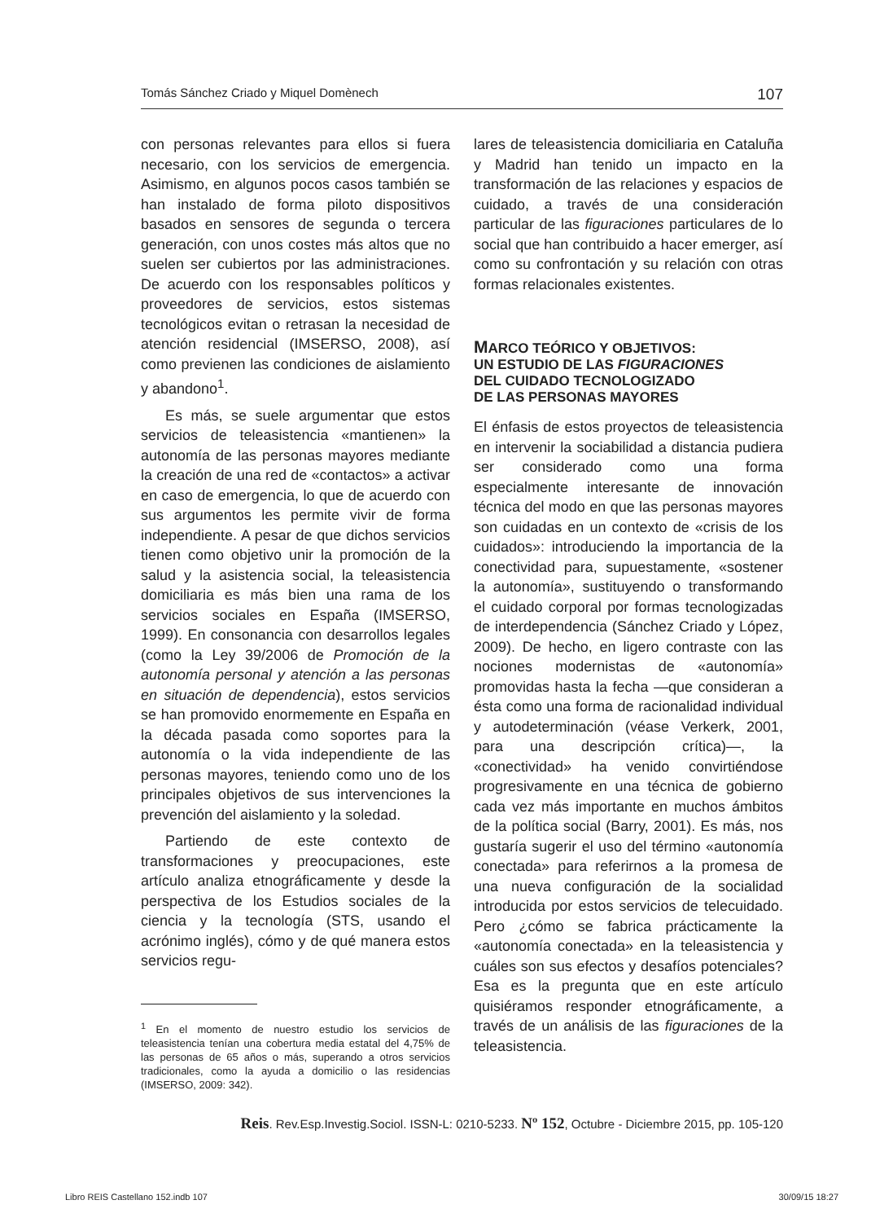Tomás Sánchez Criado y Miquel Domènech 107
con personas relevantes para ellos si fuera necesario, con los servicios de emergencia. Asimismo, en algunos pocos casos también se han instalado de forma piloto dispositivos basados en sensores de segunda o tercera generación, con unos costes más altos que no suelen ser cubiertos por las administraciones. De acuerdo con los responsables políticos y proveedores de servicios, estos sistemas tecnológicos evitan o retrasan la necesidad de atención residencial (IMSERSO, 2008), así como previenen las condiciones de aislamiento y abandono<sup>1</sup>.
Es más, se suele argumentar que estos servicios de teleasistencia «mantienen» la autonomía de las personas mayores mediante la creación de una red de «contactos» a activar en caso de emergencia, lo que de acuerdo con sus argumentos les permite vivir de forma independiente. A pesar de que dichos servicios tienen como objetivo unir la promoción de la salud y la asistencia social, la teleasistencia domiciliaria es más bien una rama de los servicios sociales en España (IMSERSO, 1999). En consonancia con desarrollos legales (como la Ley 39/2006 de Promoción de la autonomía personal y atención a las personas en situación de dependencia), estos servicios se han promovido enormemente en España en la década pasada como soportes para la autonomía o la vida independiente de las personas mayores, teniendo como uno de los principales objetivos de sus intervenciones la prevención del aislamiento y la soledad.
Partiendo de este contexto de transformaciones y preocupaciones, este artículo analiza etnográficamente y desde la perspectiva de los Estudios sociales de la ciencia y la tecnología (STS, usando el acrónimo inglés), cómo y de qué manera estos servicios regu-
<sup>1</sup> En el momento de nuestro estudio los servicios de teleasistencia tenían una cobertura media estatal del 4,75% de las personas de 65 años o más, superando a otros servicios tradicionales, como la ayuda a domicilio o las residencias (IMSERSO, 2009: 342).
lares de teleasistencia domiciliaria en Cataluña y Madrid han tenido un impacto en la transformación de las relaciones y espacios de cuidado, a través de una consideración particular de las figuraciones particulares de lo social que han contribuido a hacer emerger, así como su confrontación y su relación con otras formas relacionales existentes.
MARCO TEÓRICO Y OBJETIVOS:
UN ESTUDIO DE LAS FIGURACIONES
DEL CUIDADO TECNOLOGIZADO
DE LAS PERSONAS MAYORES
El énfasis de estos proyectos de teleasistencia en intervenir la sociabilidad a distancia pudiera ser considerado como una forma especialmente interesante de innovación técnica del modo en que las personas mayores son cuidadas en un contexto de «crisis de los cuidados»: introduciendo la importancia de la conectividad para, supuestamente, «sostener la autonomía», sustituyendo o transformando el cuidado corporal por formas tecnologizadas de interdependencia (Sánchez Criado y López, 2009). De hecho, en ligero contraste con las nociones modernistas de «autonomía» promovidas hasta la fecha —que consideran a ésta como una forma de racionalidad individual y autodeterminación (véase Verkerk, 2001, para una descripción crítica)—, la «conectividad» ha venido convirtiéndose progresivamente en una técnica de gobierno cada vez más importante en muchos ámbitos de la política social (Barry, 2001). Es más, nos gustaría sugerir el uso del término «autonomía conectada» para referirnos a la promesa de una nueva configuración de la socialidad introducida por estos servicios de telecuidado. Pero ¿cómo se fabrica prácticamente la «autonomía conectada» en la teleasistencia y cuáles son sus efectos y desafíos potenciales? Esa es la pregunta que en este artículo quisiéramos responder etnográficamente, a través de un análisis de las figuraciones de la teleasistencia.
Reis. Rev.Esp.Investig.Sociol. ISSN-L: 0210-5233. Nº 152, Octubre - Diciembre 2015, pp. 105-120
Libro REIS Castellano 152.indb 107 30/09/15 18:27